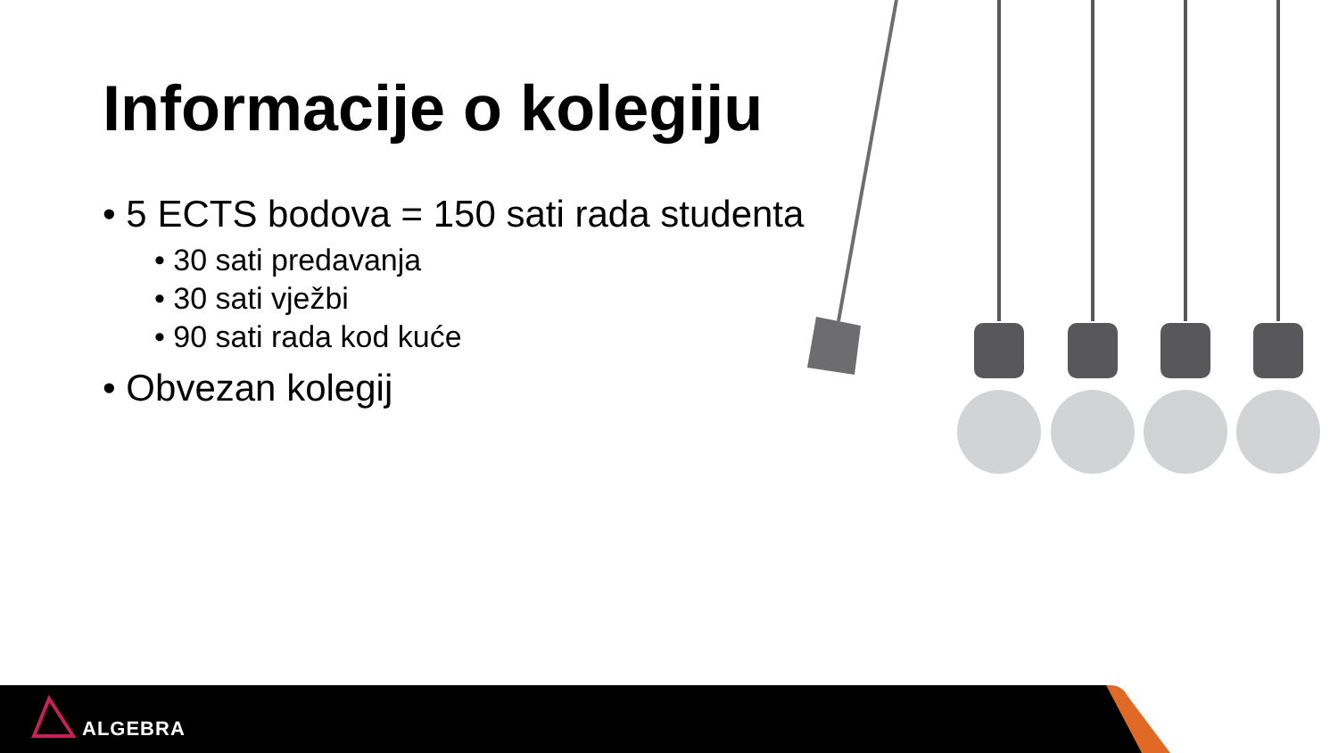Informacije o kolegiju
• 5 ECTS bodova = 150 sati rada studenta
• 30 sati predavanja
• 30 sati vježbi
• 90 sati rada kod kuće
• Obvezan kolegij
ALGEBRA